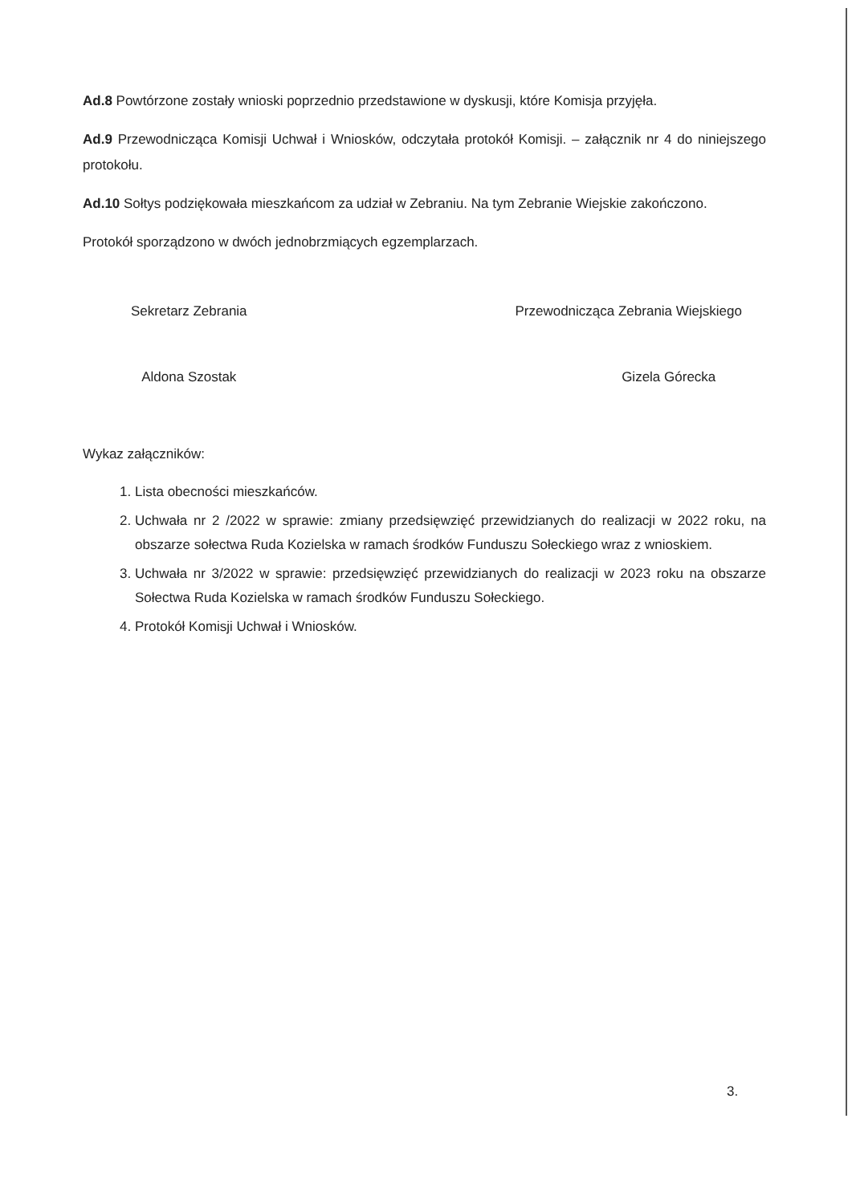Ad.8 Powtórzone zostały wnioski poprzednio przedstawione w dyskusji, które Komisja przyjęła.
Ad.9 Przewodnicząca Komisji Uchwał i Wniosków, odczytała protokół Komisji. – załącznik nr 4 do niniejszego protokołu.
Ad.10 Sołtys podziękowała mieszkańcom za udział w Zebraniu. Na tym Zebranie Wiejskie zakończono.
Protokół sporządzono w dwóch jednobrzmiących egzemplarzach.
Sekretarz Zebrania
Aldona Szostak
Przewodnicząca Zebrania Wiejskiego
Gizela Górecka
Wykaz załączników:
1. Lista obecności mieszkańców.
2. Uchwała nr 2 /2022 w sprawie: zmiany przedsięwzięć przewidzianych do realizacji w 2022 roku, na obszarze sołectwa Ruda Kozielska w ramach środków Funduszu Sołeckiego wraz z wnioskiem.
3. Uchwała nr 3/2022 w sprawie: przedsięwzięć przewidzianych do realizacji w 2023 roku na obszarze Sołectwa Ruda Kozielska w ramach środków Funduszu Sołeckiego.
4. Protokół Komisji Uchwał i Wniosków.
3.